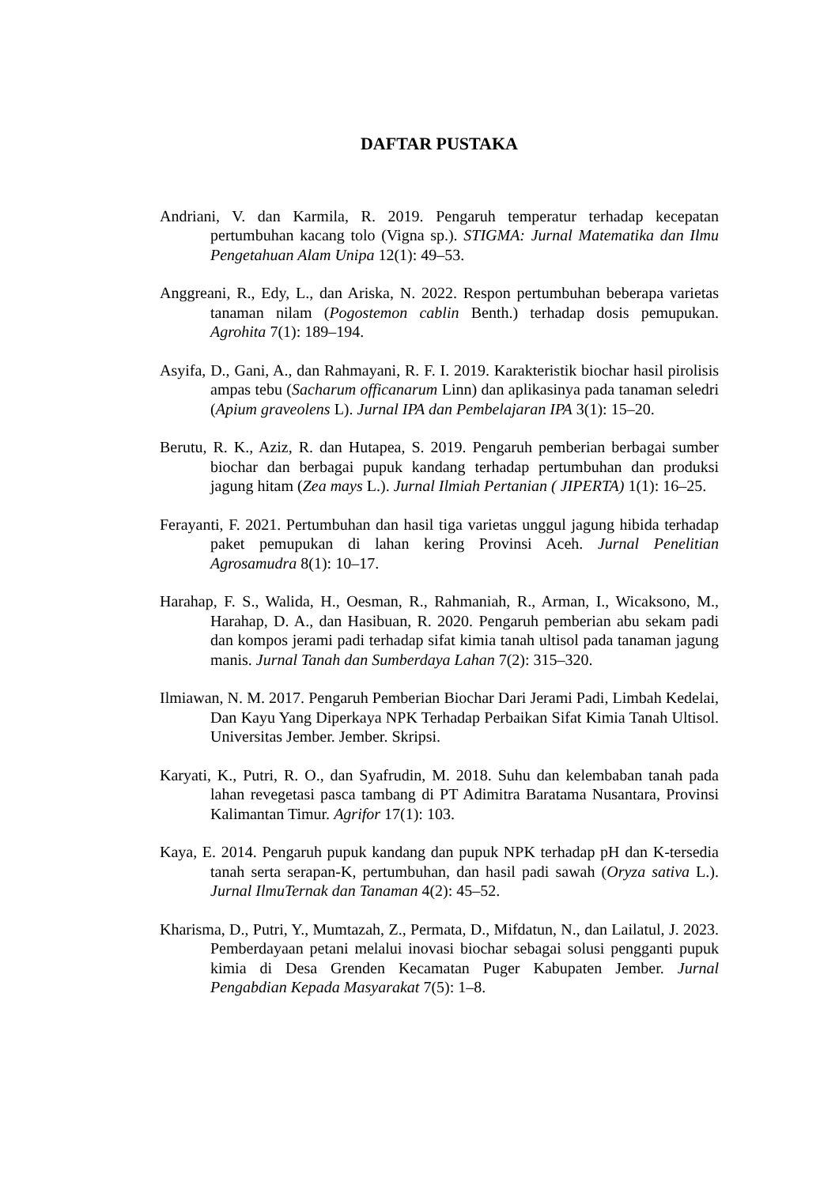DAFTAR PUSTAKA
Andriani, V. dan Karmila, R. 2019. Pengaruh temperatur terhadap kecepatan pertumbuhan kacang tolo (Vigna sp.). STIGMA: Jurnal Matematika dan Ilmu Pengetahuan Alam Unipa 12(1): 49–53.
Anggreani, R., Edy, L., dan Ariska, N. 2022. Respon pertumbuhan beberapa varietas tanaman nilam (Pogostemon cablin Benth.) terhadap dosis pemupukan. Agrohita 7(1): 189–194.
Asyifa, D., Gani, A., dan Rahmayani, R. F. I. 2019. Karakteristik biochar hasil pirolisis ampas tebu (Sacharum officanarum Linn) dan aplikasinya pada tanaman seledri (Apium graveolens L). Jurnal IPA dan Pembelajaran IPA 3(1): 15–20.
Berutu, R. K., Aziz, R. dan Hutapea, S. 2019. Pengaruh pemberian berbagai sumber biochar dan berbagai pupuk kandang terhadap pertumbuhan dan produksi jagung hitam (Zea mays L.). Jurnal Ilmiah Pertanian ( JIPERTA) 1(1): 16–25.
Ferayanti, F. 2021. Pertumbuhan dan hasil tiga varietas unggul jagung hibida terhadap paket pemupukan di lahan kering Provinsi Aceh. Jurnal Penelitian Agrosamudra 8(1): 10–17.
Harahap, F. S., Walida, H., Oesman, R., Rahmaniah, R., Arman, I., Wicaksono, M., Harahap, D. A., dan Hasibuan, R. 2020. Pengaruh pemberian abu sekam padi dan kompos jerami padi terhadap sifat kimia tanah ultisol pada tanaman jagung manis. Jurnal Tanah dan Sumberdaya Lahan 7(2): 315–320.
Ilmiawan, N. M. 2017. Pengaruh Pemberian Biochar Dari Jerami Padi, Limbah Kedelai, Dan Kayu Yang Diperkaya NPK Terhadap Perbaikan Sifat Kimia Tanah Ultisol. Universitas Jember. Jember. Skripsi.
Karyati, K., Putri, R. O., dan Syafrudin, M. 2018. Suhu dan kelembaban tanah pada lahan revegetasi pasca tambang di PT Adimitra Baratama Nusantara, Provinsi Kalimantan Timur. Agrifor 17(1): 103.
Kaya, E. 2014. Pengaruh pupuk kandang dan pupuk NPK terhadap pH dan K-tersedia tanah serta serapan-K, pertumbuhan, dan hasil padi sawah (Oryza sativa L.). Jurnal IlmuTernak dan Tanaman 4(2): 45–52.
Kharisma, D., Putri, Y., Mumtazah, Z., Permata, D., Mifdatun, N., dan Lailatul, J. 2023. Pemberdayaan petani melalui inovasi biochar sebagai solusi pengganti pupuk kimia di Desa Grenden Kecamatan Puger Kabupaten Jember. Jurnal Pengabdian Kepada Masyarakat 7(5): 1–8.